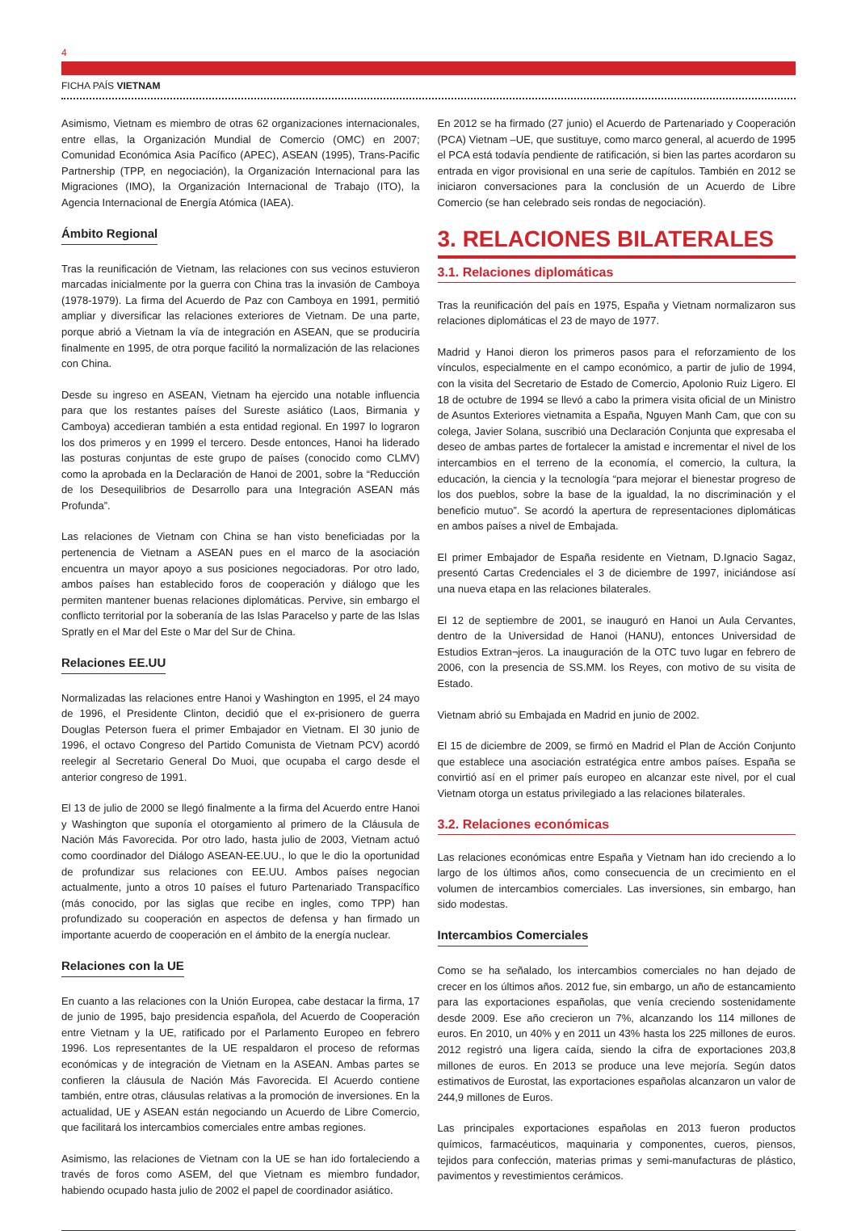4
FICHA PAÍS VIETNAM
Asimismo, Vietnam es miembro de otras 62 organizaciones internacionales, entre ellas, la Organización Mundial de Comercio (OMC) en 2007; Comunidad Económica Asia Pacífico (APEC), ASEAN (1995), Trans-Pacific Partnership (TPP, en negociación), la Organización Internacional para las Migraciones (IMO), la Organización Internacional de Trabajo (ITO), la Agencia Internacional de Energía Atómica (IAEA).
Ámbito Regional
Tras la reunificación de Vietnam, las relaciones con sus vecinos estuvieron marcadas inicialmente por la guerra con China tras la invasión de Camboya (1978-1979). La firma del Acuerdo de Paz con Camboya en 1991, permitió ampliar y diversificar las relaciones exteriores de Vietnam. De una parte, porque abrió a Vietnam la vía de integración en ASEAN, que se produciría finalmente en 1995, de otra porque facilitó la normalización de las relaciones con China.
Desde su ingreso en ASEAN, Vietnam ha ejercido una notable influencia para que los restantes países del Sureste asiático (Laos, Birmania y Camboya) accedieran también a esta entidad regional. En 1997 lo lograron los dos primeros y en 1999 el tercero. Desde entonces, Hanoi ha liderado las posturas conjuntas de este grupo de países (conocido como CLMV) como la aprobada en la Declaración de Hanoi de 2001, sobre la “Reducción de los Desequilibrios de Desarrollo para una Integración ASEAN más Profunda”.
Las relaciones de Vietnam con China se han visto beneficiadas por la pertenencia de Vietnam a ASEAN pues en el marco de la asociación encuentra un mayor apoyo a sus posiciones negociadoras. Por otro lado, ambos países han establecido foros de cooperación y diálogo que les permiten mantener buenas relaciones diplomáticas. Pervive, sin embargo el conflicto territorial por la soberanía de las Islas Paracelso y parte de las Islas Spratly en el Mar del Este o Mar del Sur de China.
Relaciones EE.UU
Normalizadas las relaciones entre Hanoi y Washington en 1995, el 24 mayo de 1996, el Presidente Clinton, decidió que el ex-prisionero de guerra Douglas Peterson fuera el primer Embajador en Vietnam. El 30 junio de 1996, el octavo Congreso del Partido Comunista de Vietnam PCV) acordó reelegir al Secretario General Do Muoi, que ocupaba el cargo desde el anterior congreso de 1991.
El 13 de julio de 2000 se llegó finalmente a la firma del Acuerdo entre Hanoi y Washington que suponía el otorgamiento al primero de la Cláusula de Nación Más Favorecida. Por otro lado, hasta julio de 2003, Vietnam actuó como coordinador del Diálogo ASEAN-EE.UU., lo que le dio la oportunidad de profundizar sus relaciones con EE.UU. Ambos países negocian actualmente, junto a otros 10 países el futuro Partenariado Transpacífico (más conocido, por las siglas que recibe en ingles, como TPP) han profundizado su cooperación en aspectos de defensa y han firmado un importante acuerdo de cooperación en el ámbito de la energía nuclear.
Relaciones con la UE
En cuanto a las relaciones con la Unión Europea, cabe destacar la firma, 17 de junio de 1995, bajo presidencia española, del Acuerdo de Cooperación entre Vietnam y la UE, ratificado por el Parlamento Europeo en febrero 1996. Los representantes de la UE respaldaron el proceso de reformas económicas y de integración de Vietnam en la ASEAN. Ambas partes se confieren la cláusula de Nación Más Favorecida. El Acuerdo contiene también, entre otras, cláusulas relativas a la promoción de inversiones. En la actualidad, UE y ASEAN están negociando un Acuerdo de Libre Comercio, que facilitará los intercambios comerciales entre ambas regiones.
Asimismo, las relaciones de Vietnam con la UE se han ido fortaleciendo a través de foros como ASEM, del que Vietnam es miembro fundador, habiendo ocupado hasta julio de 2002 el papel de coordinador asiático.
En 2012 se ha firmado (27 junio) el Acuerdo de Partenariado y Cooperación (PCA) Vietnam –UE, que sustituye, como marco general, al acuerdo de 1995 el PCA está todavía pendiente de ratificación, si bien las partes acordaron su entrada en vigor provisional en una serie de capítulos. También en 2012 se iniciaron conversaciones para la conclusión de un Acuerdo de Libre Comercio (se han celebrado seis rondas de negociación).
3. RELACIONES BILATERALES
3.1. Relaciones diplomáticas
Tras la reunificación del país en 1975, España y Vietnam normalizaron sus relaciones diplomáticas el 23 de mayo de 1977.
Madrid y Hanoi dieron los primeros pasos para el reforzamiento de los vínculos, especialmente en el campo económico, a partir de julio de 1994, con la visita del Secretario de Estado de Comercio, Apolonio Ruiz Ligero. El 18 de octubre de 1994 se llevó a cabo la primera visita oficial de un Ministro de Asuntos Exteriores vietnamita a España, Nguyen Manh Cam, que con su colega, Javier Solana, suscribió una Declaración Conjunta que expresaba el deseo de ambas partes de fortalecer la amistad e incrementar el nivel de los intercambios en el terreno de la economía, el comercio, la cultura, la educación, la ciencia y la tecnología “para mejorar el bienestar progreso de los dos pueblos, sobre la base de la igualdad, la no discriminación y el beneficio mutuo”. Se acordó la apertura de representaciones diplomáticas en ambos países a nivel de Embajada.
El primer Embajador de España residente en Vietnam, D.Ignacio Sagaz, presentó Cartas Credenciales el 3 de diciembre de 1997, iniciándose así una nueva etapa en las relaciones bilaterales.
El 12 de septiembre de 2001, se inauguró en Hanoi un Aula Cervantes, dentro de la Universidad de Hanoi (HANU), entonces Universidad de Estudios Extran¬jeros. La inauguración de la OTC tuvo lugar en febrero de 2006, con la presencia de SS.MM. los Reyes, con motivo de su visita de Estado.
Vietnam abrió su Embajada en Madrid en junio de 2002.
El 15 de diciembre de 2009, se firmó en Madrid el Plan de Acción Conjunto que establece una asociación estratégica entre ambos países. España se convirtió así en el primer país europeo en alcanzar este nivel, por el cual Vietnam otorga un estatus privilegiado a las relaciones bilaterales.
3.2. Relaciones económicas
Las relaciones económicas entre España y Vietnam han ido creciendo a lo largo de los últimos años, como consecuencia de un crecimiento en el volumen de intercambios comerciales. Las inversiones, sin embargo, han sido modestas.
Intercambios Comerciales
Como se ha señalado, los intercambios comerciales no han dejado de crecer en los últimos años. 2012 fue, sin embargo, un año de estancamiento para las exportaciones españolas, que venía creciendo sostenidamente desde 2009. Ese año crecieron un 7%, alcanzando los 114 millones de euros. En 2010, un 40% y en 2011 un 43% hasta los 225 millones de euros. 2012 registró una ligera caída, siendo la cifra de exportaciones 203,8 millones de euros. En 2013 se produce una leve mejoría. Según datos estimativos de Eurostat, las exportaciones españolas alcanzaron un valor de 244,9 millones de Euros.
Las principales exportaciones españolas en 2013 fueron productos químicos, farmacéuticos, maquinaria y componentes, cueros, piensos, tejidos para confección, materias primas y semi-manufacturas de plástico, pavimentos y revestimientos cerámicos.